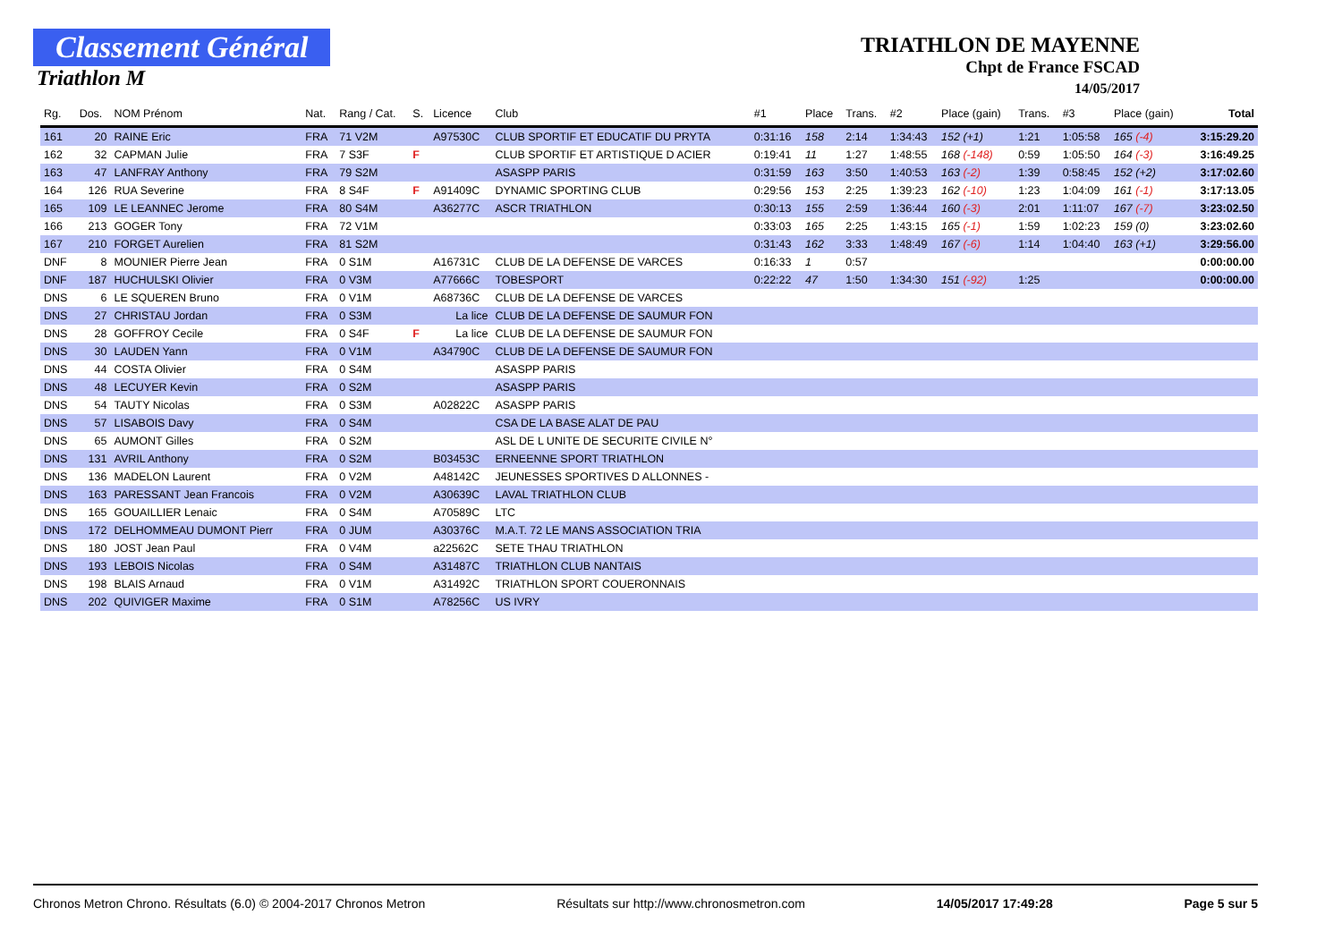Classement Général
Triathlon M
TRIATHLON DE MAYENNE
Chpt de France FSCAD
14/05/2017
| Rg. | Dos. | NOM Prénom | Nat. | Rang / Cat. | S. | Licence | Club | #1 | Place | Trans. | #2 | Place (gain) | Trans. | #3 | Place (gain) | Total |
| --- | --- | --- | --- | --- | --- | --- | --- | --- | --- | --- | --- | --- | --- | --- | --- | --- |
| 161 | 20 | RAINE Eric | FRA | 71 V2M | | A97530C | CLUB SPORTIF ET EDUCATIF DU PRYTA | 0:31:16 | 158 | 2:14 | 1:34:43 | 152 (+1) | 1:21 | 1:05:58 | 165 (-4) | 3:15:29.20 |
| 162 | 32 | CAPMAN Julie | FRA | 7 S3F | F | | CLUB SPORTIF ET ARTISTIQUE D ACIER | 0:19:41 | 11 | 1:27 | 1:48:55 | 168 (-148) | 0:59 | 1:05:50 | 164 (-3) | 3:16:49.25 |
| 163 | 47 | LANFRAY Anthony | FRA | 79 S2M | | | ASASPP PARIS | 0:31:59 | 163 | 3:50 | 1:40:53 | 163 (-2) | 1:39 | 0:58:45 | 152 (+2) | 3:17:02.60 |
| 164 | 126 | RUA Severine | FRA | 8 S4F | F | A91409C | DYNAMIC SPORTING CLUB | 0:29:56 | 153 | 2:25 | 1:39:23 | 162 (-10) | 1:23 | 1:04:09 | 161 (-1) | 3:17:13.05 |
| 165 | 109 | LE LEANNEC Jerome | FRA | 80 S4M | | A36277C | ASCR TRIATHLON | 0:30:13 | 155 | 2:59 | 1:36:44 | 160 (-3) | 2:01 | 1:11:07 | 167 (-7) | 3:23:02.50 |
| 166 | 213 | GOGER Tony | FRA | 72 V1M | | | | 0:33:03 | 165 | 2:25 | 1:43:15 | 165 (-1) | 1:59 | 1:02:23 | 159 (0) | 3:23:02.60 |
| 167 | 210 | FORGET Aurelien | FRA | 81 S2M | | | | 0:31:43 | 162 | 3:33 | 1:48:49 | 167 (-6) | 1:14 | 1:04:40 | 163 (+1) | 3:29:56.00 |
| DNF | 8 | MOUNIER Pierre Jean | FRA | 0 S1M | | A16731C | CLUB DE LA DEFENSE DE VARCES | 0:16:33 | 1 | 0:57 | | | | | | 0:00:00.00 |
| DNF | 187 | HUCHULSKI Olivier | FRA | 0 V3M | | A77666C | TOBESPORT | 0:22:22 | 47 | 1:50 | 1:34:30 | 151 (-92) | 1:25 | | | 0:00:00.00 |
| DNS | 6 | LE SQUEREN Bruno | FRA | 0 V1M | | A68736C | CLUB DE LA DEFENSE DE VARCES | | | | | | | | | |
| DNS | 27 | CHRISTAU Jordan | FRA | 0 S3M | | La lice | CLUB DE LA DEFENSE DE SAUMUR FON | | | | | | | | | |
| DNS | 28 | GOFFROY Cecile | FRA | 0 S4F | F | La lice | CLUB DE LA DEFENSE DE SAUMUR FON | | | | | | | | | |
| DNS | 30 | LAUDEN Yann | FRA | 0 V1M | | A34790C | CLUB DE LA DEFENSE DE SAUMUR FON | | | | | | | | | |
| DNS | 44 | COSTA Olivier | FRA | 0 S4M | | | ASASPP PARIS | | | | | | | | | |
| DNS | 48 | LECUYER Kevin | FRA | 0 S2M | | | ASASPP PARIS | | | | | | | | | |
| DNS | 54 | TAUTY Nicolas | FRA | 0 S3M | | A02822C | ASASPP PARIS | | | | | | | | | |
| DNS | 57 | LISABOIS Davy | FRA | 0 S4M | | | CSA DE LA BASE ALAT DE PAU | | | | | | | | | |
| DNS | 65 | AUMONT Gilles | FRA | 0 S2M | | | ASL DE L UNITE DE SECURITE CIVILE N° | | | | | | | | | |
| DNS | 131 | AVRIL Anthony | FRA | 0 S2M | | B03453C | ERNEENNE SPORT TRIATHLON | | | | | | | | | |
| DNS | 136 | MADELON Laurent | FRA | 0 V2M | | A48142C | JEUNESSES SPORTIVES D ALLONNES - | | | | | | | | | |
| DNS | 163 | PARESSANT Jean Francois | FRA | 0 V2M | | A30639C | LAVAL TRIATHLON CLUB | | | | | | | | | |
| DNS | 165 | GOUAILLIER Lenaic | FRA | 0 S4M | | A70589C | LTC | | | | | | | | | |
| DNS | 172 | DELHOMMEAU DUMONT Pierr | FRA | 0 JUM | | A30376C | M.A.T. 72 LE MANS ASSOCIATION TRIA | | | | | | | | | |
| DNS | 180 | JOST Jean Paul | FRA | 0 V4M | | a22562C | SETE THAU TRIATHLON | | | | | | | | | |
| DNS | 193 | LEBOIS Nicolas | FRA | 0 S4M | | A31487C | TRIATHLON CLUB NANTAIS | | | | | | | | | |
| DNS | 198 | BLAIS Arnaud | FRA | 0 V1M | | A31492C | TRIATHLON SPORT COUERONNAIS | | | | | | | | | |
| DNS | 202 | QUIVIGER Maxime | FRA | 0 S1M | | A78256C | US IVRY | | | | | | | | | |
Chronos Metron Chrono. Résultats (6.0) © 2004-2017 Chronos Metron Résultats sur http://www.chronosmetron.com 14/05/2017 17:49:28 Page 5 sur 5